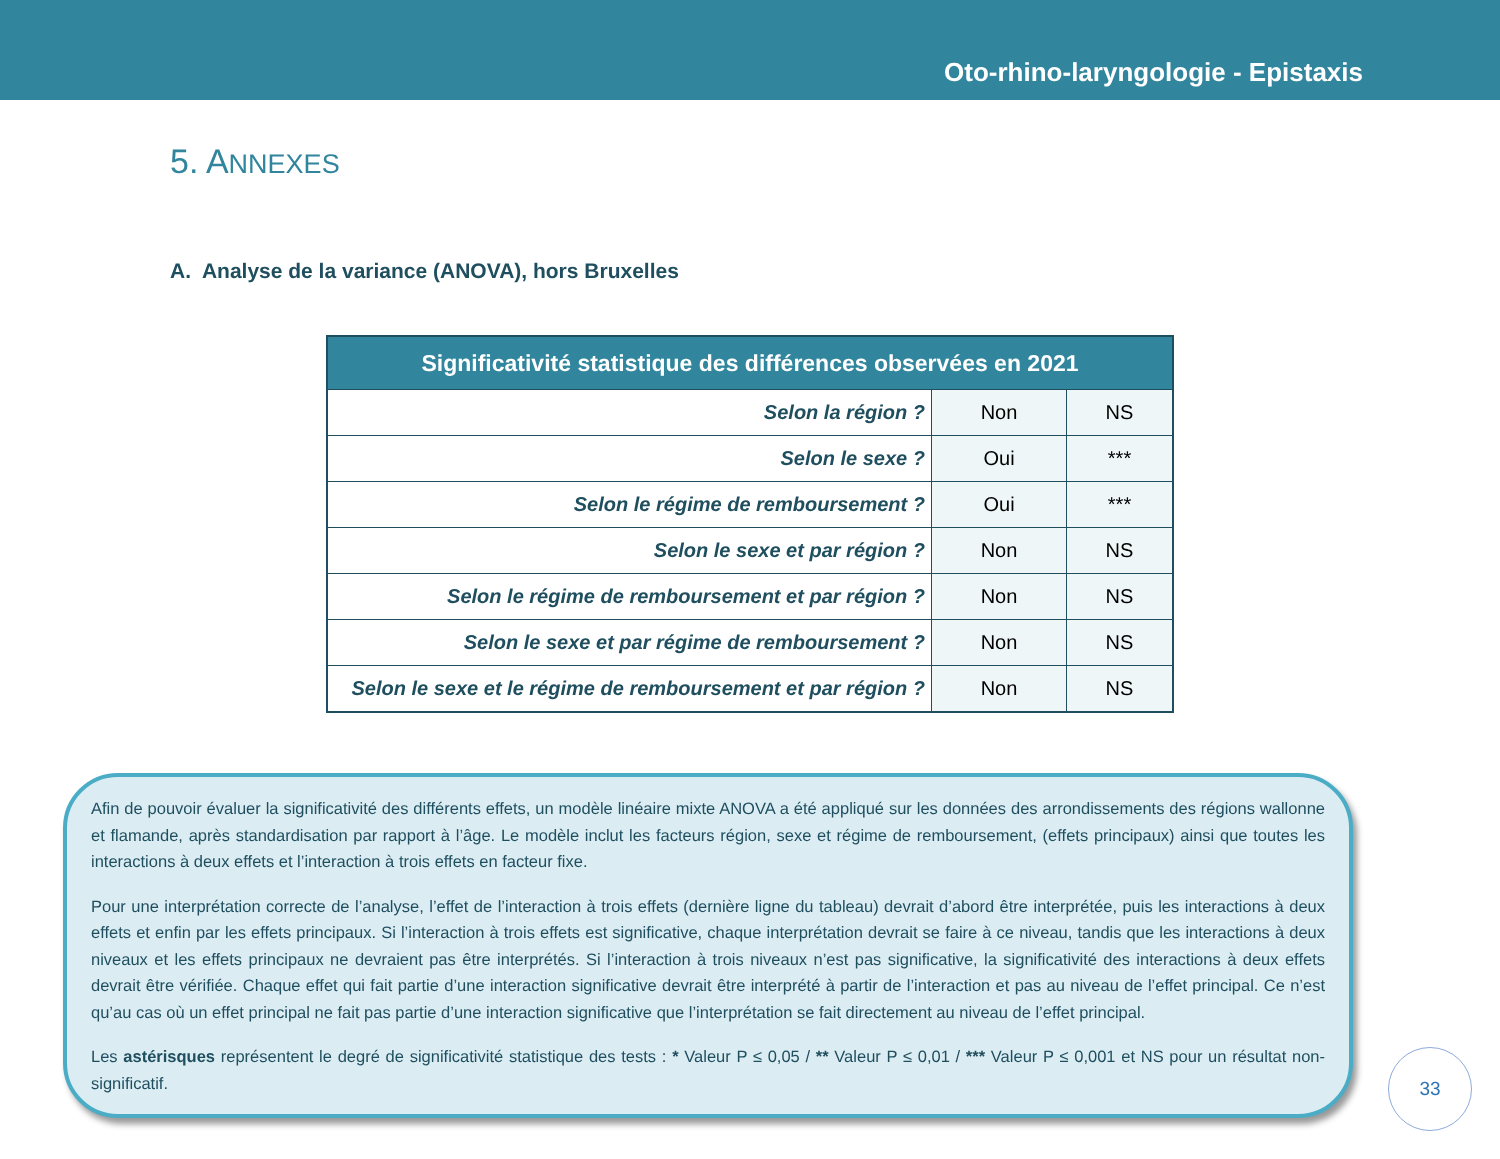Oto-rhino-laryngologie - Epistaxis
5. ANNEXES
A. Analyse de la variance (ANOVA), hors Bruxelles
| Significativité statistique des différences observées en 2021 | | |
| --- | --- | --- |
| Selon la région ? | Non | NS |
| Selon le sexe ? | Oui | *** |
| Selon le régime de remboursement ? | Oui | *** |
| Selon le sexe et par région ? | Non | NS |
| Selon le régime de remboursement et par région ? | Non | NS |
| Selon le sexe et par régime de remboursement ? | Non | NS |
| Selon le sexe et le régime de remboursement et par région ? | Non | NS |
Afin de pouvoir évaluer la significativité des différents effets, un modèle linéaire mixte ANOVA a été appliqué sur les données des arrondissements des régions wallonne et flamande, après standardisation par rapport à l’âge. Le modèle inclut les facteurs région, sexe et régime de remboursement, (effets principaux) ainsi que toutes les interactions à deux effets et l’interaction à trois effets en facteur fixe.
Pour une interprétation correcte de l’analyse, l’effet de l’interaction à trois effets (dernière ligne du tableau) devrait d’abord être interprétée, puis les interactions à deux effets et enfin par les effets principaux. Si l’interaction à trois effets est significative, chaque interprétation devrait se faire à ce niveau, tandis que les interactions à deux niveaux et les effets principaux ne devraient pas être interprétés. Si l’interaction à trois niveaux n’est pas significative, la significativité des interactions à deux effets devrait être vérifiée. Chaque effet qui fait partie d’une interaction significative devrait être interprété à partir de l’interaction et pas au niveau de l’effet principal. Ce n’est qu’au cas où un effet principal ne fait pas partie d’une interaction significative que l’interprétation se fait directement au niveau de l’effet principal.
Les astérisques représentent le degré de significativité statistique des tests : * Valeur P ≤ 0,05 / ** Valeur P ≤ 0,01 / *** Valeur P ≤ 0,001 et NS pour un résultat non-significatif.
33